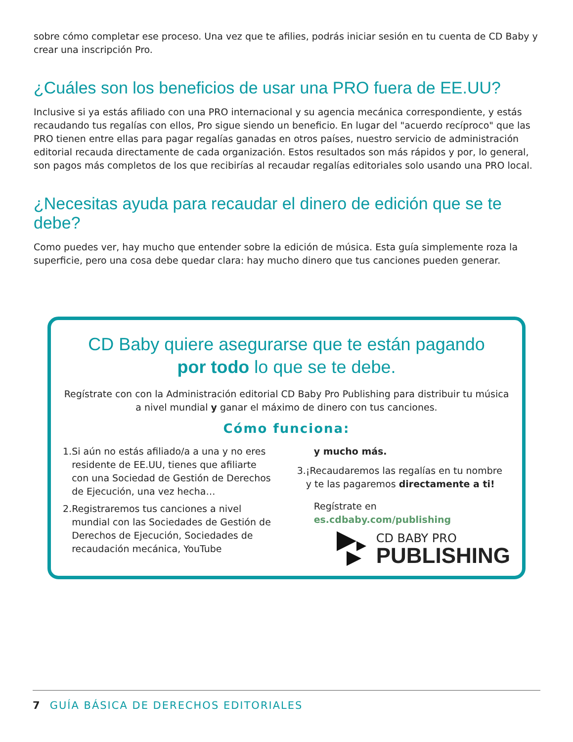sobre cómo completar ese proceso. Una vez que te afilies, podrás iniciar sesión en tu cuenta de CD Baby y crear una inscripción Pro.
¿Cuáles son los beneficios de usar una PRO fuera de EE.UU?
Inclusive si ya estás afiliado con una PRO internacional y su agencia mecánica correspondiente, y estás recaudando tus regalías con ellos, Pro sigue siendo un beneficio. En lugar del "acuerdo recíproco" que las PRO tienen entre ellas para pagar regalías ganadas en otros países, nuestro servicio de administración editorial recauda directamente de cada organización. Estos resultados son más rápidos y por, lo general, son pagos más completos de los que recibirías al recaudar regalías editoriales solo usando una PRO local.
¿Necesitas ayuda para recaudar el dinero de edición que se te debe?
Como puedes ver, hay mucho que entender sobre la edición de música. Esta guía simplemente roza la superficie, pero una cosa debe quedar clara: hay mucho dinero que tus canciones pueden generar.
CD Baby quiere asegurarse que te están pagando
por todo lo que se te debe.
Regístrate con con la Administración editorial CD Baby Pro Publishing para distribuir tu música a nivel mundial y ganar el máximo de dinero con tus canciones.
Cómo funciona:
1. Si aún no estás afiliado/a a una y no eres residente de EE.UU, tienes que afiliarte con una Sociedad de Gestión de Derechos de Ejecución, una vez hecha…
2. Registraremos tus canciones a nivel mundial con las Sociedades de Gestión de Derechos de Ejecución, Sociedades de recaudación mecánica, YouTube
y mucho más.
3. ¡Recaudaremos las regalías en tu nombre y te las pagaremos directamente a ti!
Regístrate en es.cdbaby.com/publishing
CD BABY PRO
PUBLISHING
7 GUÍA BÁSICA DE DERECHOS EDITORIALES